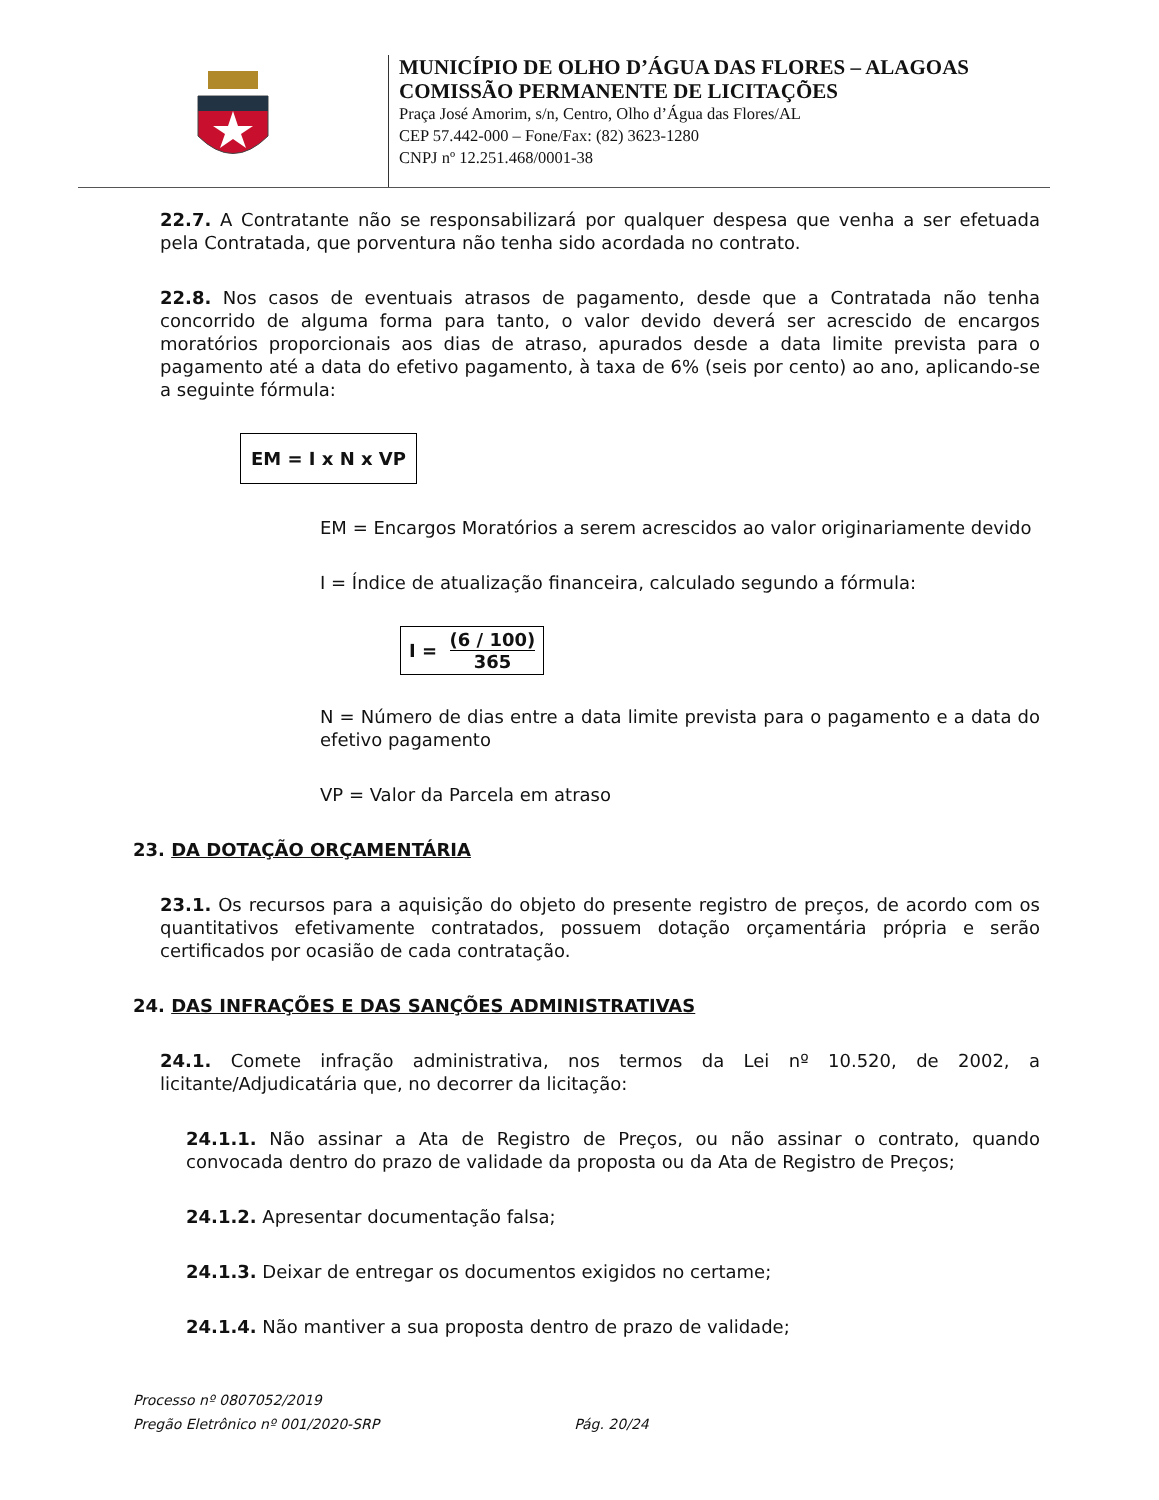MUNICÍPIO DE OLHO D’ÁGUA DAS FLORES – ALAGOAS
COMISSÃO PERMANENTE DE LICITAÇÕES
Praça José Amorim, s/n, Centro, Olho d’Água das Flores/AL
CEP 57.442-000 – Fone/Fax: (82) 3623-1280
CNPJ nº 12.251.468/0001-38
22.7. A Contratante não se responsabilizará por qualquer despesa que venha a ser efetuada pela Contratada, que porventura não tenha sido acordada no contrato.
22.8. Nos casos de eventuais atrasos de pagamento, desde que a Contratada não tenha concorrido de alguma forma para tanto, o valor devido deverá ser acrescido de encargos moratórios proporcionais aos dias de atraso, apurados desde a data limite prevista para o pagamento até a data do efetivo pagamento, à taxa de 6% (seis por cento) ao ano, aplicando-se a seguinte fórmula:
EM = I x N x VP
EM = Encargos Moratórios a serem acrescidos ao valor originariamente devido
I = Índice de atualização financeira, calculado segundo a fórmula:
I = (6 / 100) 365
N = Número de dias entre a data limite prevista para o pagamento e a data do efetivo pagamento
VP = Valor da Parcela em atraso
23. DA DOTAÇÃO ORÇAMENTÁRIA
23.1. Os recursos para a aquisição do objeto do presente registro de preços, de acordo com os quantitativos efetivamente contratados, possuem dotação orçamentária própria e serão certificados por ocasião de cada contratação.
24. DAS INFRAÇÕES E DAS SANÇÕES ADMINISTRATIVAS
24.1. Comete infração administrativa, nos termos da Lei nº 10.520, de 2002, a licitante/Adjudicatária que, no decorrer da licitação:
24.1.1. Não assinar a Ata de Registro de Preços, ou não assinar o contrato, quando convocada dentro do prazo de validade da proposta ou da Ata de Registro de Preços;
24.1.2. Apresentar documentação falsa;
24.1.3. Deixar de entregar os documentos exigidos no certame;
24.1.4. Não mantiver a sua proposta dentro de prazo de validade;
Processo nº 0807052/2019
Pregão Eletrônico nº 001/2020-SRP Pág. 20/24